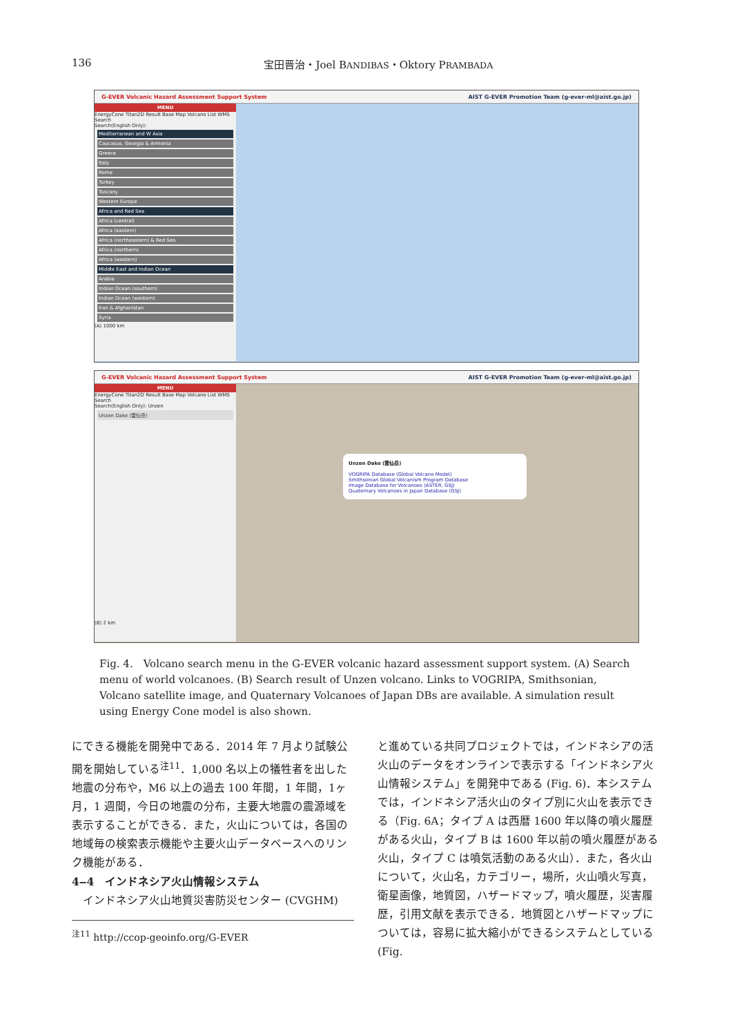136 宝田晋治・Joel BANDIBAS・Oktory PRAMBADA
G-EVER Volcanic Hazard Assessment Support System AIST G-EVER Promotion Team (g-ever-ml@aist.go.jp)
MENU
EnergyCone Titan2D Result Base Map Volcano List WMS Search
Search(English Only):
Mediterranean and W Asia
Caucasus, Georgia & Armenia
Greece
Italy
Rome
Turkey
Tuscany
Western Europe
Africa and Red Sea
Africa (central)
Africa (eastern)
Africa (northeastern) & Red Sea
Africa (northern)
Africa (western)
Middle East and Indian Ocean
Arabia
Indian Ocean (southern)
Indian Ocean (western)
Iran & Afghanistan
Syria
(A) 1000 km
G-EVER Volcanic Hazard Assessment Support System AIST G-EVER Promotion Team (g-ever-ml@aist.go.jp)
MENU
EnergyCone Titan2D Result Base Map Volcano List WMS Search
Search(English Only): Unzen
Unzen Dake (雲仙岳)
(B) 2 km
Unzen Dake (雲仙岳)
VOGRIPA Database (Global Volcano Model)
Smithsonian Global Volcanism Program Database
Image Database for Volcanoes (ASTER, GSJ)
Quaternary Volcanoes in Japan Database (GSJ)
Fig. 4.　Volcano search menu in the G-EVER volcanic hazard assessment support system. (A) Search menu of world volcanoes. (B) Search result of Unzen volcano. Links to VOGRIPA, Smithsonian, Volcano satellite image, and Quaternary Volcanoes of Japan DBs are available. A simulation result using Energy Cone model is also shown.
にできる機能を開発中である．2014 年 7 月より試験公開を開始している<sup>注11</sup>．1,000 名以上の犠牲者を出した地震の分布や，M6 以上の過去 100 年間，1 年間，1ヶ月，1 週間，今日の地震の分布，主要大地震の震源域を表示することができる．また，火山については，各国の地域毎の検索表示機能や主要火山データベースへのリンク機能がある．
4‒4　インドネシア火山情報システム
　インドネシア火山地質災害防災センター (CVGHM)
<sup>注11</sup> http://ccop-geoinfo.org/G-EVER
と進めている共同プロジェクトでは，インドネシアの活火山のデータをオンラインで表示する「インドネシア火山情報システム」を開発中である (Fig. 6)．本システムでは，インドネシア活火山のタイプ別に火山を表示できる（Fig. 6A；タイプ A は西暦 1600 年以降の噴火履歴がある火山，タイプ B は 1600 年以前の噴火履歴がある火山，タイプ C は噴気活動のある火山）．また，各火山について，火山名，カテゴリー，場所，火山噴火写真，衛星画像，地質図，ハザードマップ，噴火履歴，災害履歴，引用文献を表示できる．地質図とハザードマップについては，容易に拡大縮小ができるシステムとしている (Fig.